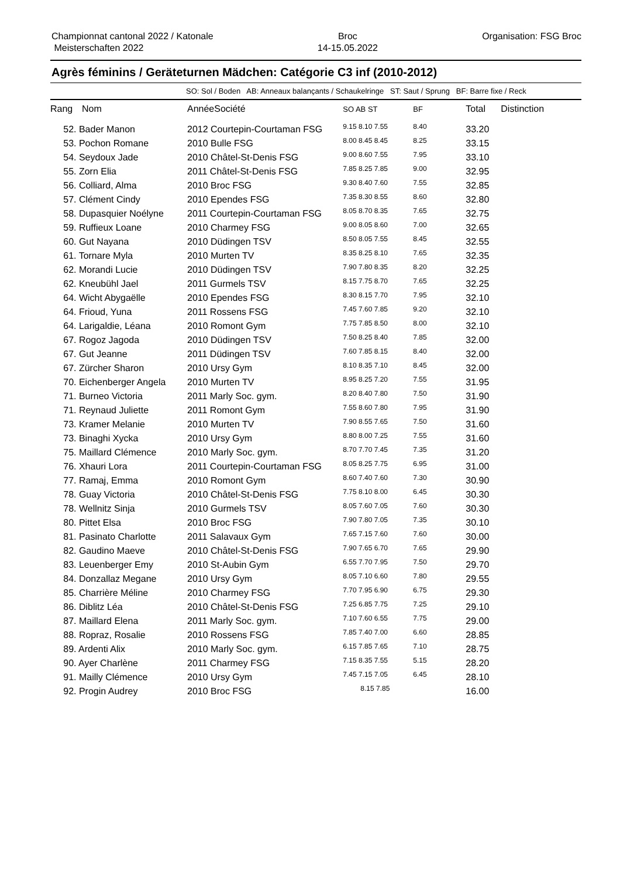Championnat cantonal 2022 / Katonale
Meisterschaften 2022
Broc
14-15.05.2022
Organisation: FSG Broc
Agrès féminins / Geräteturnen Mädchen: Catégorie C3 inf (2010-2012)
SO: Sol / Boden AB: Anneaux balançants / Schaukelringe ST: Saut / Sprung BF: Barre fixe / Reck
| Rang | Nom | Année | Société | SO AB ST | BF | Total | Distinction |
| --- | --- | --- | --- | --- | --- | --- | --- |
| 52. Bader Manon | | 2012 Courtepin-Courtaman FSG | | 9.15 8.10 7.55 | 8.40 | 33.20 | |
| 53. Pochon Romane | | 2010 Bulle FSG | | 8.00 8.45 8.45 | 8.25 | 33.15 | |
| 54. Seydoux Jade | | 2010 Châtel-St-Denis FSG | | 9.00 8.60 7.55 | 7.95 | 33.10 | |
| 55. Zorn Elia | | 2011 Châtel-St-Denis FSG | | 7.85 8.25 7.85 | 9.00 | 32.95 | |
| 56. Colliard, Alma | | 2010 Broc FSG | | 9.30 8.40 7.60 | 7.55 | 32.85 | |
| 57. Clément Cindy | | 2010 Ependes FSG | | 7.35 8.30 8.55 | 8.60 | 32.80 | |
| 58. Dupasquier Noélyne | | 2011 Courtepin-Courtaman FSG | | 8.05 8.70 8.35 | 7.65 | 32.75 | |
| 59. Ruffieux Loane | | 2010 Charmey FSG | | 9.00 8.05 8.60 | 7.00 | 32.65 | |
| 60. Gut Nayana | | 2010 Düdingen TSV | | 8.50 8.05 7.55 | 8.45 | 32.55 | |
| 61. Tornare Myla | | 2010 Murten TV | | 8.35 8.25 8.10 | 7.65 | 32.35 | |
| 62. Morandi Lucie | | 2010 Düdingen TSV | | 7.90 7.80 8.35 | 8.20 | 32.25 | |
| 62. Kneubühl Jael | | 2011 Gurmels TSV | | 8.15 7.75 8.70 | 7.65 | 32.25 | |
| 64. Wicht Abygaëlle | | 2010 Ependes FSG | | 8.30 8.15 7.70 | 7.95 | 32.10 | |
| 64. Frioud, Yuna | | 2011 Rossens FSG | | 7.45 7.60 7.85 | 9.20 | 32.10 | |
| 64. Larigaldie, Léana | | 2010 Romont Gym | | 7.75 7.85 8.50 | 8.00 | 32.10 | |
| 67. Rogoz Jagoda | | 2010 Düdingen TSV | | 7.50 8.25 8.40 | 7.85 | 32.00 | |
| 67. Gut Jeanne | | 2011 Düdingen TSV | | 7.60 7.85 8.15 | 8.40 | 32.00 | |
| 67. Zürcher Sharon | | 2010 Ursy Gym | | 8.10 8.35 7.10 | 8.45 | 32.00 | |
| 70. Eichenberger Angela | | 2010 Murten TV | | 8.95 8.25 7.20 | 7.55 | 31.95 | |
| 71. Burneo Victoria | | 2011 Marly Soc. gym. | | 8.20 8.40 7.80 | 7.50 | 31.90 | |
| 71. Reynaud Juliette | | 2011 Romont Gym | | 7.55 8.60 7.80 | 7.95 | 31.90 | |
| 73. Kramer Melanie | | 2010 Murten TV | | 7.90 8.55 7.65 | 7.50 | 31.60 | |
| 73. Binaghi Xycka | | 2010 Ursy Gym | | 8.80 8.00 7.25 | 7.55 | 31.60 | |
| 75. Maillard Clémence | | 2010 Marly Soc. gym. | | 8.70 7.70 7.45 | 7.35 | 31.20 | |
| 76. Xhauri Lora | | 2011 Courtepin-Courtaman FSG | | 8.05 8.25 7.75 | 6.95 | 31.00 | |
| 77. Ramaj, Emma | | 2010 Romont Gym | | 8.60 7.40 7.60 | 7.30 | 30.90 | |
| 78. Guay Victoria | | 2010 Châtel-St-Denis FSG | | 7.75 8.10 8.00 | 6.45 | 30.30 | |
| 78. Wellnitz Sinja | | 2010 Gurmels TSV | | 8.05 7.60 7.05 | 7.60 | 30.30 | |
| 80. Pittet Elsa | | 2010 Broc FSG | | 7.90 7.80 7.05 | 7.35 | 30.10 | |
| 81. Pasinato Charlotte | | 2011 Salavaux Gym | | 7.65 7.15 7.60 | 7.60 | 30.00 | |
| 82. Gaudino Maeve | | 2010 Châtel-St-Denis FSG | | 7.90 7.65 6.70 | 7.65 | 29.90 | |
| 83. Leuenberger Emy | | 2010 St-Aubin Gym | | 6.55 7.70 7.95 | 7.50 | 29.70 | |
| 84. Donzallaz Megane | | 2010 Ursy Gym | | 8.05 7.10 6.60 | 7.80 | 29.55 | |
| 85. Charrière Méline | | 2010 Charmey FSG | | 7.70 7.95 6.90 | 6.75 | 29.30 | |
| 86. Diblitz Léa | | 2010 Châtel-St-Denis FSG | | 7.25 6.85 7.75 | 7.25 | 29.10 | |
| 87. Maillard Elena | | 2011 Marly Soc. gym. | | 7.10 7.60 6.55 | 7.75 | 29.00 | |
| 88. Ropraz, Rosalie | | 2010 Rossens FSG | | 7.85 7.40 7.00 | 6.60 | 28.85 | |
| 89. Ardenti Alix | | 2010 Marly Soc. gym. | | 6.15 7.85 7.65 | 7.10 | 28.75 | |
| 90. Ayer Charlène | | 2011 Charmey FSG | | 7.15 8.35 7.55 | 5.15 | 28.20 | |
| 91. Mailly Clémence | | 2010 Ursy Gym | | 7.45 7.15 7.05 | 6.45 | 28.10 | |
| 92. Progin Audrey | | 2010 Broc FSG | | 8.15 7.85 | | 16.00 | |